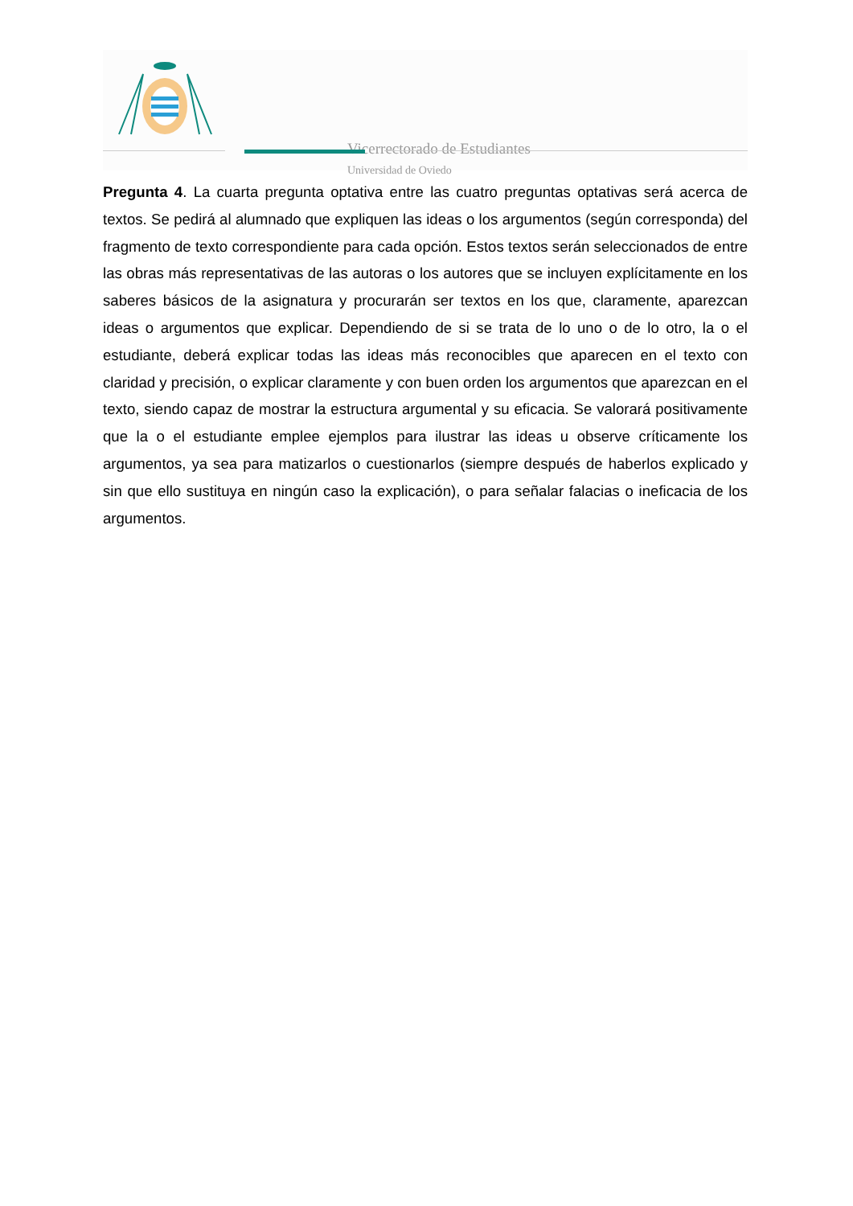Vicerrectorado de Estudiantes
Universidad de Oviedo
Pregunta 4. La cuarta pregunta optativa entre las cuatro preguntas optativas será acerca de textos. Se pedirá al alumnado que expliquen las ideas o los argumentos (según corresponda) del fragmento de texto correspondiente para cada opción. Estos textos serán seleccionados de entre las obras más representativas de las autoras o los autores que se incluyen explícitamente en los saberes básicos de la asignatura y procurarán ser textos en los que, claramente, aparezcan ideas o argumentos que explicar. Dependiendo de si se trata de lo uno o de lo otro, la o el estudiante, deberá explicar todas las ideas más reconocibles que aparecen en el texto con claridad y precisión, o explicar claramente y con buen orden los argumentos que aparezcan en el texto, siendo capaz de mostrar la estructura argumental y su eficacia. Se valorará positivamente que la o el estudiante emplee ejemplos para ilustrar las ideas u observe críticamente los argumentos, ya sea para matizarlos o cuestionarlos (siempre después de haberlos explicado y sin que ello sustituya en ningún caso la explicación), o para señalar falacias o ineficacia de los argumentos.